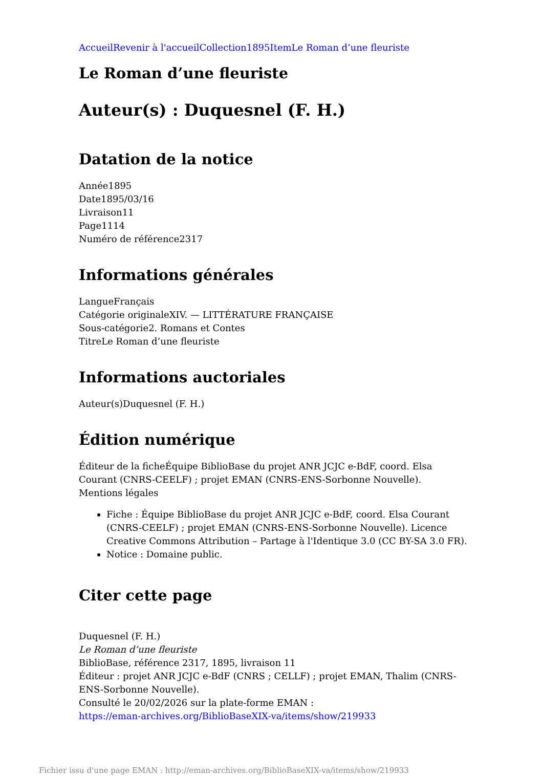Accueil Revenir à l'accueil Collection 1895 Item Le Roman d’une fleuriste
Le Roman d’une fleuriste
Auteur(s) : Duquesnel (F. H.)
Datation de la notice
Année1895
Date1895/03/16
Livraison11
Page1114
Numéro de référence2317
Informations générales
LangueFrançais
Catégorie originaleXIV. — LITTÉRATURE FRANÇAISE
Sous-catégorie2. Romans et Contes
TitreLe Roman d’une fleuriste
Informations auctoriales
Auteur(s)Duquesnel (F. H.)
Édition numérique
Éditeur de la ficheÉquipe BiblioBase du projet ANR JCJC e-BdF, coord. Elsa Courant (CNRS-CEELF) ; projet EMAN (CNRS-ENS-Sorbonne Nouvelle).
Mentions légales
Fiche : Équipe BiblioBase du projet ANR JCJC e-BdF, coord. Elsa Courant (CNRS-CEELF) ; projet EMAN (CNRS-ENS-Sorbonne Nouvelle). Licence Creative Commons Attribution – Partage à l'Identique 3.0 (CC BY-SA 3.0 FR).
Notice : Domaine public.
Citer cette page
Duquesnel (F. H.)
Le Roman d’une fleuriste
BiblioBase, référence 2317, 1895, livraison 11
Éditeur : projet ANR JCJC e-BdF (CNRS ; CELLF) ; projet EMAN, Thalim (CNRS-ENS-Sorbonne Nouvelle).
Consulté le 20/02/2026 sur la plate-forme EMAN :
https://eman-archives.org/BiblioBaseXIX-va/items/show/219933
Fichier issu d'une page EMAN : http://eman-archives.org/BiblioBaseXIX-va/items/show/219933